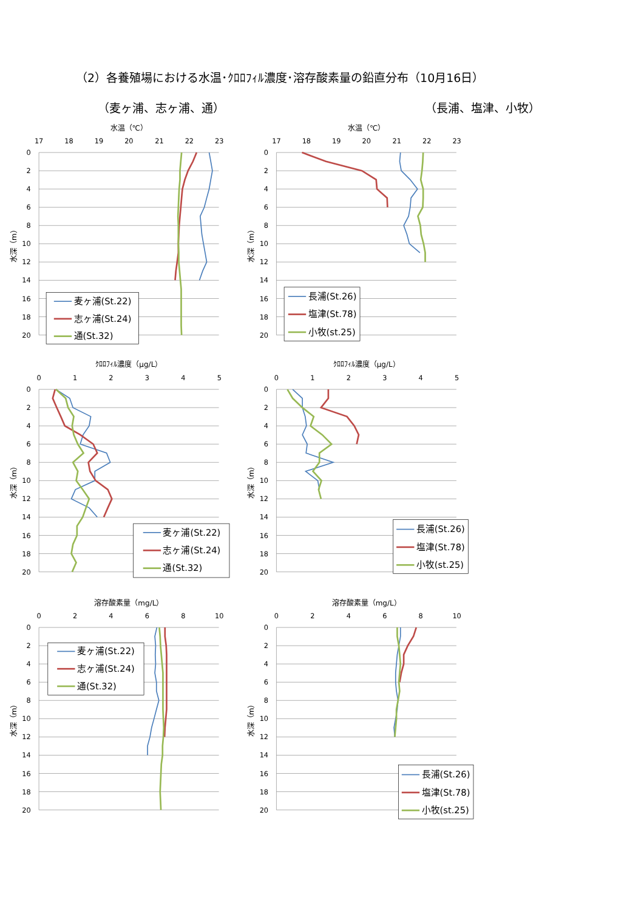（2）各養殖場における水温･ｸﾛﾛﾌｨﾙ濃度･溶存酸素量の鉛直分布（10月16日）
（麦ヶ浦、志ヶ浦、通） （長浦、塩津、小牧）
水温（℃）
17
18
19
20
21
22
23
0
2
4
6
8
10
12
14
16
18
20
水深（m）
麦ヶ浦(St.22)
志ヶ浦(St.24)
通(St.32)
水温（℃）
17
18
19
20
21
22
23
0
2
4
6
8
10
12
14
16
18
20
水深（m）
長浦(St.26)
塩津(St.78)
小牧(st.25)
ｸﾛﾛﾌｨﾙ濃度（μg/L）
0
1
2
3
4
5
0
2
4
6
8
10
12
14
16
18
20
水深（m）
麦ヶ浦(St.22)
志ヶ浦(St.24)
通(St.32)
ｸﾛﾛﾌｨﾙ濃度（μg/L）
0
1
2
3
4
5
0
2
4
6
8
10
12
14
16
18
20
水深（m）
長浦(St.26)
塩津(St.78)
小牧(st.25)
溶存酸素量（mg/L）
0
2
4
6
8
10
0
2
4
6
8
10
12
14
16
18
20
水深（m）
麦ヶ浦(St.22)
志ヶ浦(St.24)
通(St.32)
溶存酸素量（mg/L）
0
2
4
6
8
10
0
2
4
6
8
10
12
14
16
18
20
水深（m）
長浦(St.26)
塩津(St.78)
小牧(st.25)